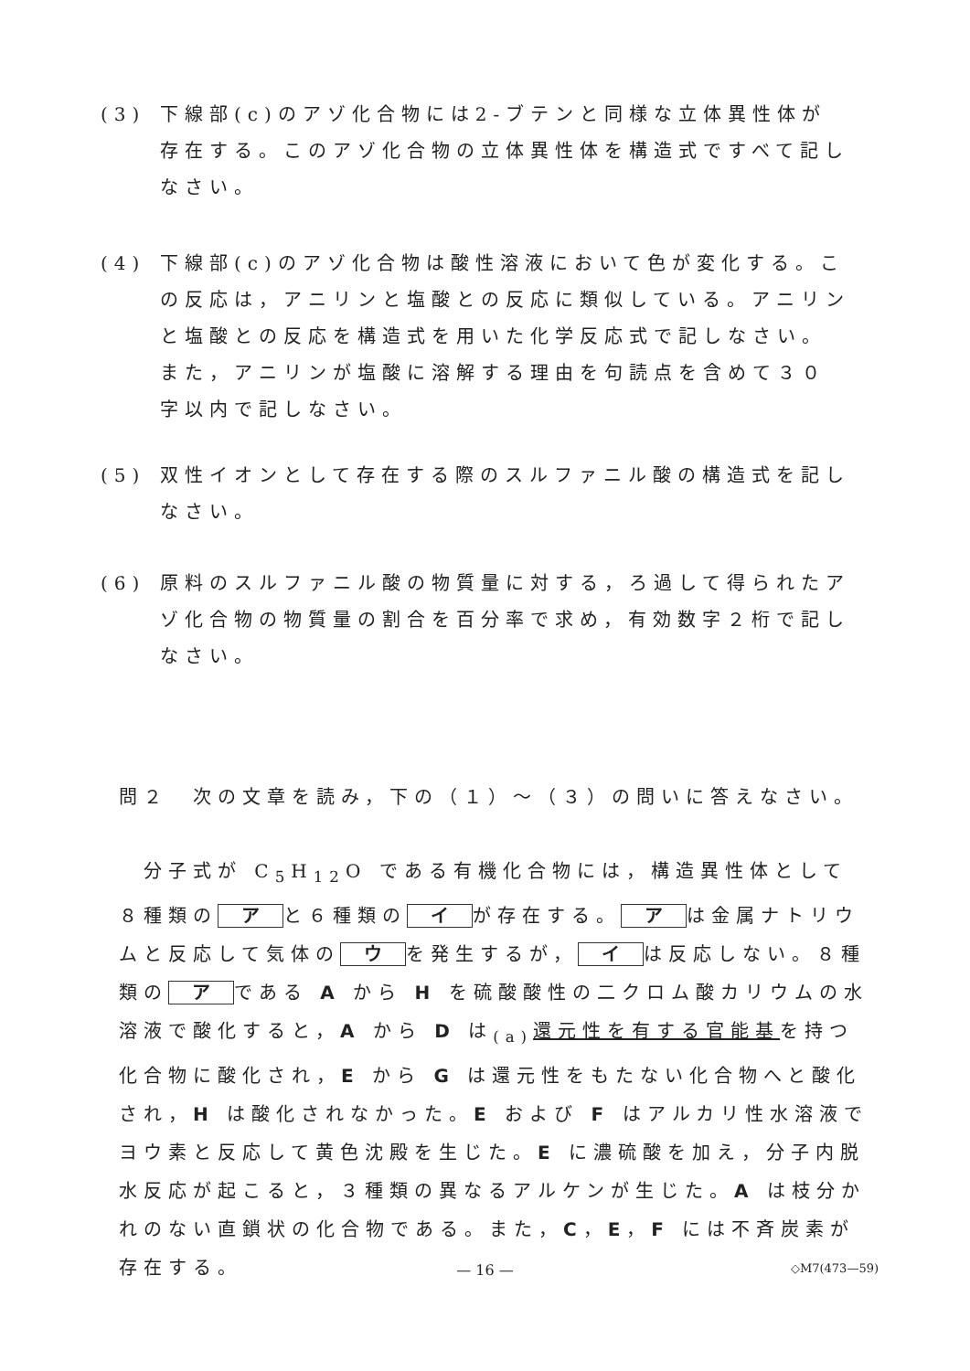(3) 下線部(c)のアゾ化合物には2-ブテンと同様な立体異性体が存在する。このアゾ化合物の立体異性体を構造式ですべて記しなさい。
(4) 下線部(c)のアゾ化合物は酸性溶液において色が変化する。この反応は，アニリンと塩酸との反応に類似している。アニリンと塩酸との反応を構造式を用いた化学反応式で記しなさい。また，アニリンが塩酸に溶解する理由を句読点を含めて３０字以内で記しなさい。
(5) 双性イオンとして存在する際のスルファニル酸の構造式を記しなさい。
(6) 原料のスルファニル酸の物質量に対する，ろ過して得られたアゾ化合物の物質量の割合を百分率で求め，有効数字２桁で記しなさい。
問２　次の文章を読み，下の（１）～（３）の問いに答えなさい。
　分子式が C<sub>5</sub>H<sub>12</sub>O である有機化合物には，構造異性体として８種類の ア と６種類の イ が存在する。 ア は金属ナトリウムと反応して気体の ウ を発生するが， イ は反応しない。８種類の ア である A から H を硫酸酸性の二クロム酸カリウムの水溶液で酸化すると，A から D は<sub>(a)</sub>還元性を有する官能基を持つ化合物に酸化され，E から G は還元性をもたない化合物へと酸化され，H は酸化されなかった。E および F はアルカリ性水溶液でヨウ素と反応して黄色沈殿を生じた。E に濃硫酸を加え，分子内脱水反応が起こると，３種類の異なるアルケンが生じた。A は枝分かれのない直鎖状の化合物である。また，C，E，F には不斉炭素が存在する。
— 16 — ◇M7(473—59)